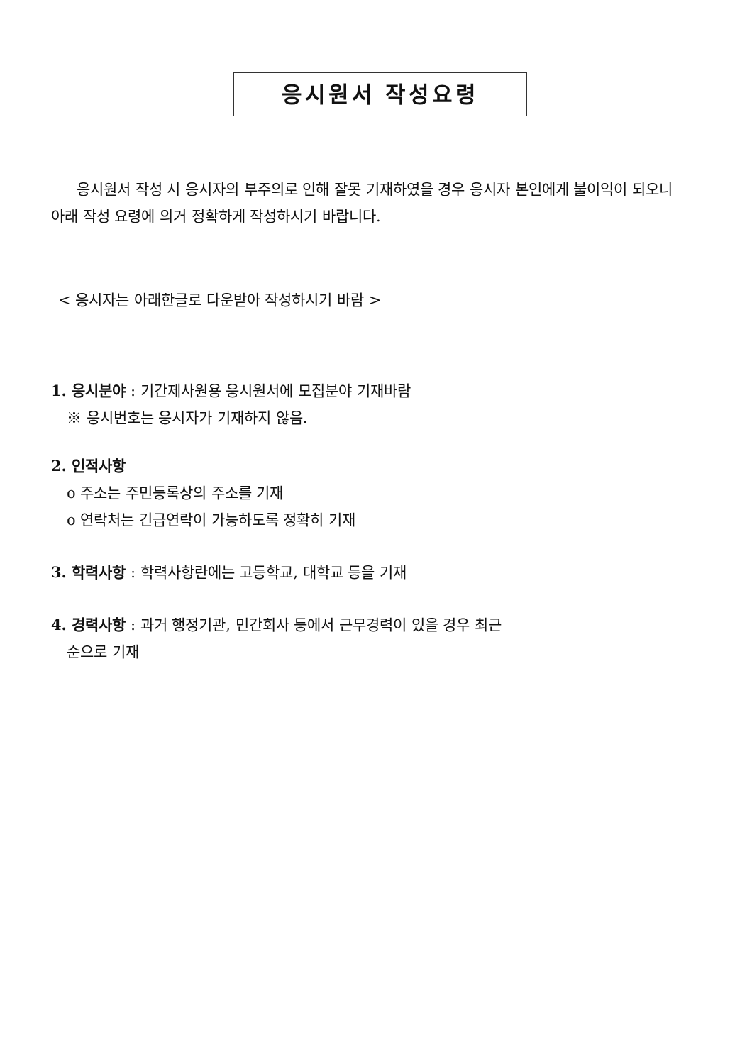응시원서 작성요령
응시원서 작성 시 응시자의 부주의로 인해 잘못 기재하였을 경우 응시자 본인에게 불이익이 되오니 아래 작성 요령에 의거 정확하게 작성하시기 바랍니다.
< 응시자는 아래한글로 다운받아 작성하시기 바람 >
1. 응시분야 : 기간제사원용 응시원서에 모집분야 기재바람
※ 응시번호는 응시자가 기재하지 않음.
2. 인적사항
o 주소는 주민등록상의 주소를 기재
o 연락처는 긴급연락이 가능하도록 정확히 기재
3. 학력사항 : 학력사항란에는 고등학교, 대학교 등을 기재
4. 경력사항 : 과거 행정기관, 민간회사 등에서 근무경력이 있을 경우 최근
순으로 기재